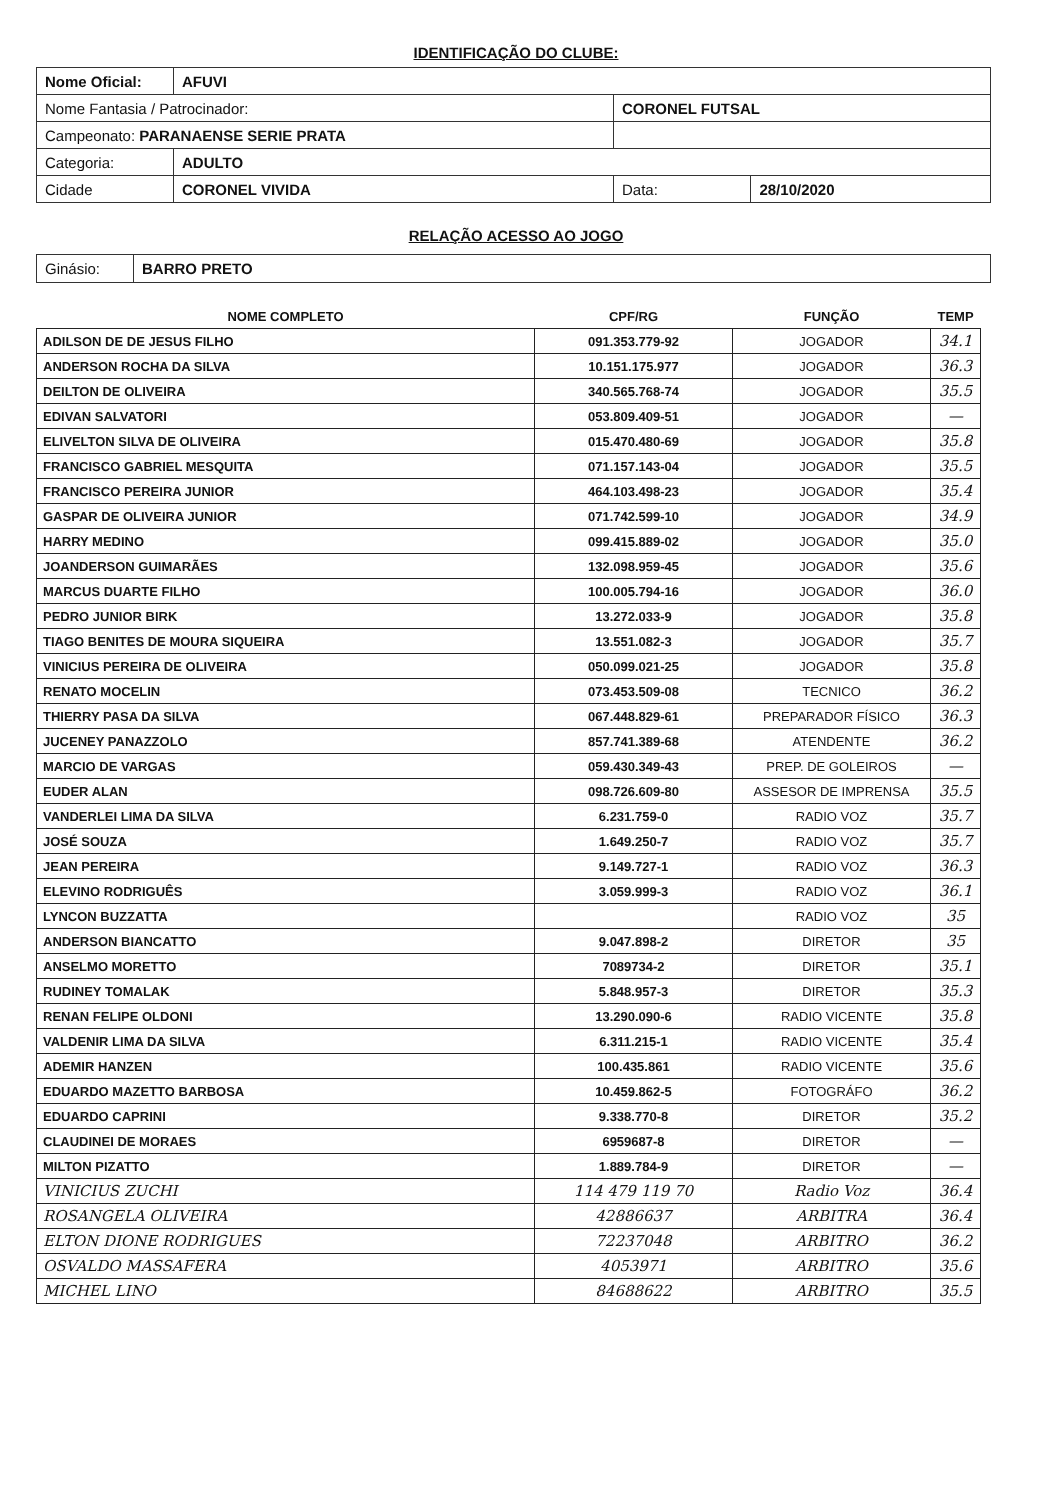IDENTIFICAÇÃO DO CLUBE:
| Nome Oficial: | AFUVI | | | |
| Nome Fantasia / Patrocinador: | | CORONEL FUTSAL | | |
| Campeonato: PARANAENSE SERIE PRATA | | | | |
| Categoria: | ADULTO | | | |
| Cidade | CORONEL VIVIDA | | Data: | 28/10/2020 |
RELAÇÃO ACESSO AO JOGO
| Ginásio: | BARRO PRETO |
| NOME COMPLETO | CPF/RG | FUNÇÃO | TEMP |
| --- | --- | --- | --- |
| ADILSON DE DE JESUS FILHO | 091.353.779-92 | JOGADOR | 34.1 |
| ANDERSON ROCHA DA SILVA | 10.151.175.977 | JOGADOR | 36.3 |
| DEILTON DE OLIVEIRA | 340.565.768-74 | JOGADOR | 35.5 |
| EDIVAN SALVATORI | 053.809.409-51 | JOGADOR | — |
| ELIVELTON SILVA DE OLIVEIRA | 015.470.480-69 | JOGADOR | 35.8 |
| FRANCISCO GABRIEL MESQUITA | 071.157.143-04 | JOGADOR | 35.5 |
| FRANCISCO PEREIRA JUNIOR | 464.103.498-23 | JOGADOR | 35.4 |
| GASPAR DE OLIVEIRA JUNIOR | 071.742.599-10 | JOGADOR | 34.9 |
| HARRY MEDINO | 099.415.889-02 | JOGADOR | 35.0 |
| JOANDERSON GUIMARÃES | 132.098.959-45 | JOGADOR | 35.6 |
| MARCUS DUARTE FILHO | 100.005.794-16 | JOGADOR | 36.0 |
| PEDRO JUNIOR BIRK | 13.272.033-9 | JOGADOR | 35.8 |
| TIAGO BENITES DE MOURA SIQUEIRA | 13.551.082-3 | JOGADOR | 35.7 |
| VINICIUS PEREIRA DE OLIVEIRA | 050.099.021-25 | JOGADOR | 35.8 |
| RENATO MOCELIN | 073.453.509-08 | TECNICO | 36.2 |
| THIERRY PASA DA SILVA | 067.448.829-61 | PREPARADOR FÍSICO | 36.3 |
| JUCENEY PANAZZOLO | 857.741.389-68 | ATENDENTE | 36.2 |
| MARCIO DE VARGAS | 059.430.349-43 | PREP. DE GOLEIROS | — |
| EUDER ALAN | 098.726.609-80 | ASSESOR DE IMPRENSA | 35.5 |
| VANDERLEI LIMA DA SILVA | 6.231.759-0 | RADIO VOZ | 35.7 |
| JOSÉ SOUZA | 1.649.250-7 | RADIO VOZ | 35.7 |
| JEAN PEREIRA | 9.149.727-1 | RADIO VOZ | 36.3 |
| ELEVINO RODRIGUÊS | 3.059.999-3 | RADIO VOZ | 36.1 |
| LYNCON BUZZATTA | | RADIO VOZ | 35 |
| ANDERSON BIANCATTO | 9.047.898-2 | DIRETOR | 35 |
| ANSELMO MORETTO | 7089734-2 | DIRETOR | 35.1 |
| RUDINEY TOMALAK | 5.848.957-3 | DIRETOR | 35.3 |
| RENAN FELIPE OLDONI | 13.290.090-6 | RADIO VICENTE | 35.8 |
| VALDENIR LIMA DA SILVA | 6.311.215-1 | RADIO VICENTE | 35.4 |
| ADEMIR HANZEN | 100.435.861 | RADIO VICENTE | 35.6 |
| EDUARDO MAZETTO BARBOSA | 10.459.862-5 | FOTOGRÁFO | 36.2 |
| EDUARDO CAPRINI | 9.338.770-8 | DIRETOR | 35.2 |
| CLAUDINEI DE MORAES | 6959687-8 | DIRETOR | — |
| MILTON PIZATTO | 1.889.784-9 | DIRETOR | — |
| VINICIUS ZUCHI | 114 479 119 70 | Radio Voz | 36.4 |
| ROSANGELA OLIVEIRA | 42886637 | ARBITRA | 36.4 |
| ELTON DIONE RODRIGUES | 72237048 | ARBITRO | 36.2 |
| OSVALDO MASSAFERA | 4053971 | ARBITRO | 35.6 |
| MICHEL LINO | 84688622 | ARBITRO | 35.5 |